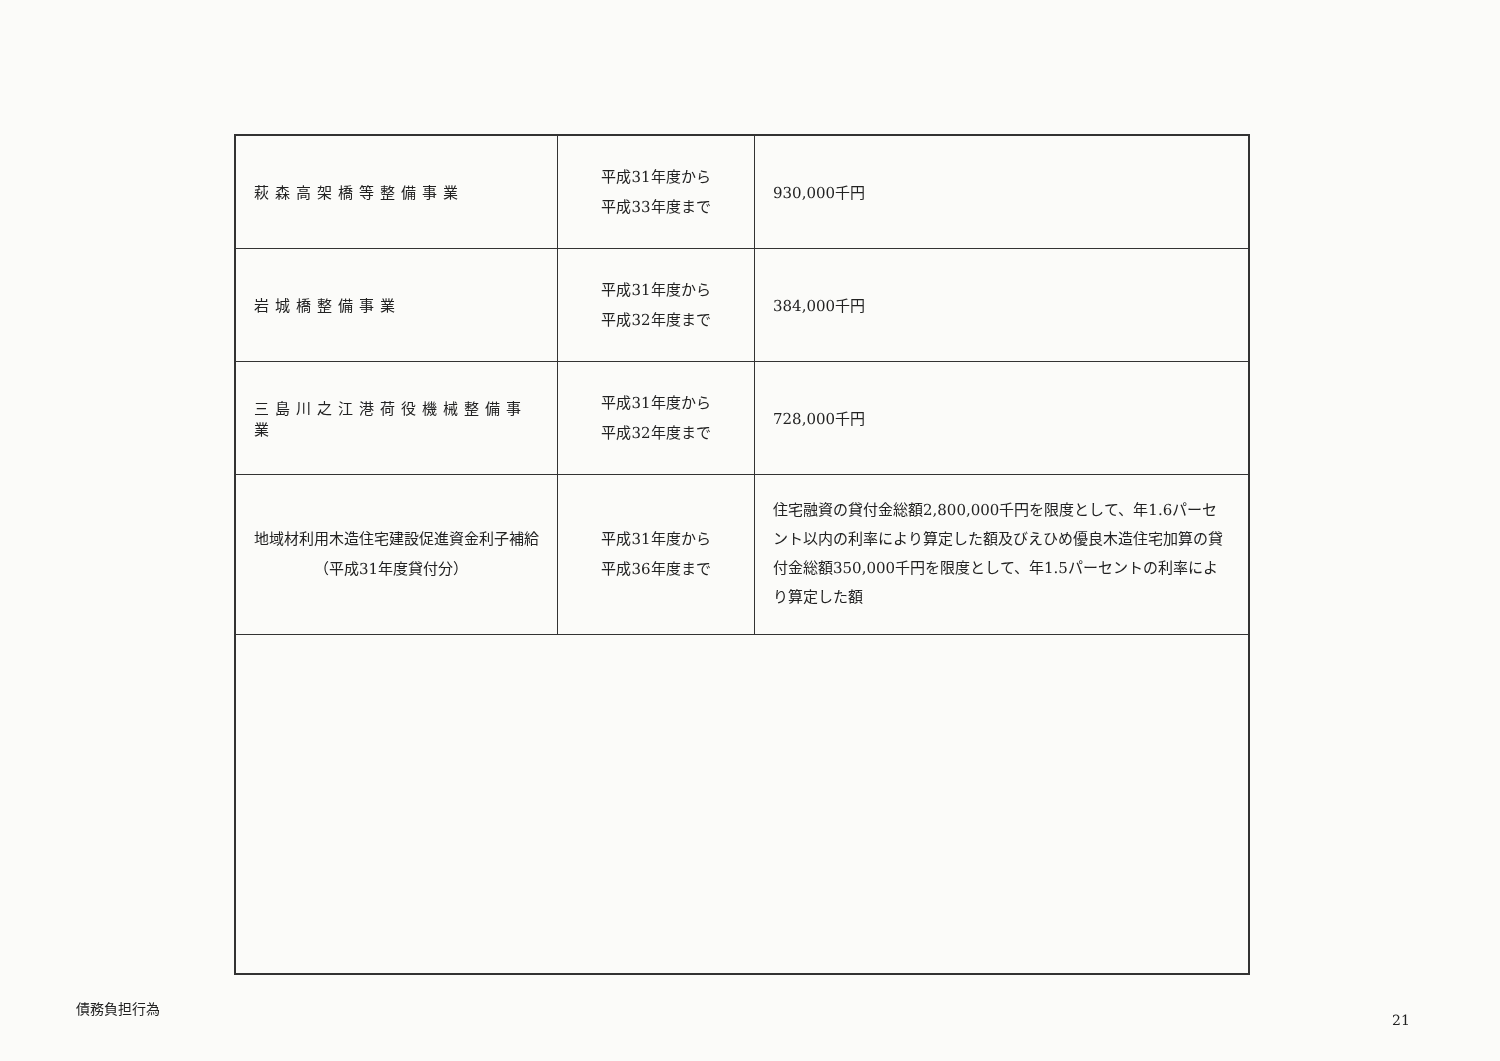| 萩森高架橋等整備事業 | 平成31年度から 平成33年度まで | 930,000千円 |
| 岩城橋整備事業 | 平成31年度から 平成32年度まで | 384,000千円 |
| 三島川之江港荷役機械整備事業 | 平成31年度から 平成32年度まで | 728,000千円 |
| 地域材利用木造住宅建設促進資金利子補給 （平成31年度貸付分） | 平成31年度から 平成36年度まで | 住宅融資の貸付金総額2,800,000千円を限度として、年1.6パーセント以内の利率により算定した額及びえひめ優良木造住宅加算の貸付金総額350,000千円を限度として、年1.5パーセントの利率により算定した額 |
債務負担行為
21